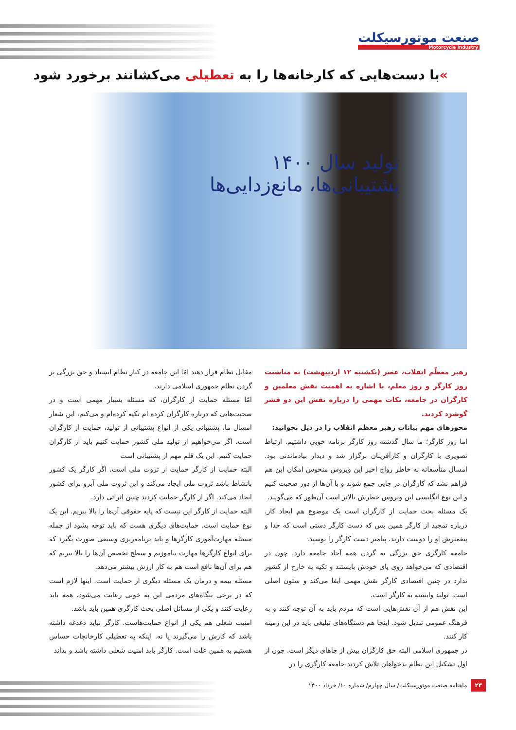صنعت موتورسیکلت
Motorcycle Industry
»با دست‌هایی که کارخانه‌ها را به تعطیلی می‌کشانند برخورد شود
تولید سال ۱۴۰۰
پشتیبانی‌ها، مانع‌زدایی‌ها
رهبر معظّم انقلاب، عصر (یکشنبه ۱۲ اردیبهشت) به مناسبت روز کارگر و روز معلم، با اشاره به اهمیت نقش معلمین و کارگران در جامعه، نکات مهمی را درباره نقش این دو قشر گوشزد کردند.
محورهای مهم بیانات رهبر معظم انقلاب را در ذیل بخوانید:
اما روز کارگر؛ ما سال گذشته روز کارگر برنامه خوبی داشتیم. ارتباط تصویری با کارگران و کارآفرینان برگزار شد و دیدار بیادماندنی بود. امسال متأسفانه به خاطر رواج اخیر این ویروس منحوس امکان این هم فراهم نشد که کارگران در جایی جمع شوند و با آن‌ها از دور صحبت کنیم و این نوع انگلیسی این ویروس خطرش بالاتر است آن‌طور که می‌گویند.
یک مسئله بحث حمایت از کارگران است یک موضوع هم ایجاد کار. درباره تمجید از کارگر همین بس که دست کارگر دستی است که خدا و پیغمبرش او را دوست دارند. پیامبر دست کارگر را بوسید.
جامعه کارگری حق بزرگی به گردن همه آحاد جامعه دارد. چون در اقتصادی که می‌خواهد روی پای خودش بایستند و تکیه به خارج از کشور ندارد در چنین اقتصادی کارگر نقش مهمی ایفا می‌کند و ستون اصلی است. تولید وابسته به کارگر است.
این نقش هم از آن نقش‌هایی است که مردم باید به آن توجه کنند و به فرهنگ عمومی تبدیل شود. اینجا هم دستگاه‌های تبلیغی باید در این زمینه کار کنند.
در جمهوری اسلامی البته حق کارگران بیش از جاهای دیگر است. چون از اول تشکیل این نظام بدخواهان تلاش کردند جامعه کارگری را در
مقابل نظام قرار دهند امّا این جامعه در کنار نظام ایستاد و حق بزرگی بر گردن نظام جمهوری اسلامی دارند.
امّا مسئله حمایت از کارگران، که مسئله بسیار مهمی است و در صحبت‌هایی که درباره کارگران کرده ام تکیه کرده‌ام و می‌کنم، این شعار امسال ما، پشتیبانی یکی از انواع پشتیبانی از تولید، حمایت از کارگران است. اگر می‌خواهیم از تولید ملی کشور حمایت کنیم باید از کارگران حمایت کنیم. این یک قلم مهم از پشتیبانی است
البته حمایت از کارگر حمایت از ثروت ملی است. اگر کارگر یک کشور بانشاط باشد ثروت ملی ایجاد می‌کند و این ثروت ملی آبرو برای کشور ایجاد می‌کند. اگر از کارگر حمایت کردند چنین اثراتی دارد.
البته حمایت از کارگر این نیست که پایه حقوقی آن‌ها را بالا ببریم. این یک نوع حمایت است. حمایت‌های دیگری هست که باید توجه بشود از جمله مسئله مهارت‌آموزی کارگرها و باید برنامه‌ریزی وسیعی صورت بگیرد که برای انواع کارگرها مهارت بیاموزیم و سطح تخصص آن‌ها را بالا ببریم که هم برای آن‌ها نافع است هم به کار ارزش بیشتر می‌دهد.
مسئله بیمه و درمان یک مسئله دیگری از حمایت است. اینها لازم است که در برخی بنگاه‌های مردمی این به خوبی رعایت می‌شود. همه باید رعایت کنند و یکی از مسائل اصلی بحث کارگری همین باید باشد.
امنیت شغلی هم یکی از انواع حمایت‌هاست. کارگر نباید دغدغه داشته باشد که کارش را می‌گیرند یا نه. اینکه به تعطیلی کارخانجات حساس هستیم به همین علت است. کارگر باید امنیت شغلی داشته باشد و بداند
۲۴ ماهنامه صنعت موتورسیکلت/ سال چهارم/ شماره ۱۰/ خرداد ۱۴۰۰